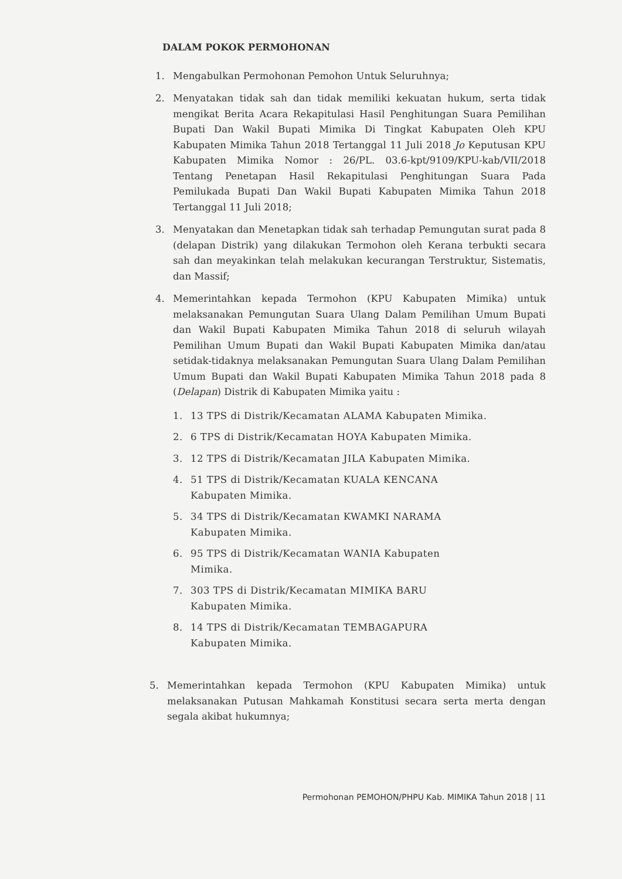DALAM POKOK PERMOHONAN
1. Mengabulkan Permohonan Pemohon Untuk Seluruhnya;
2. Menyatakan tidak sah dan tidak memiliki kekuatan hukum, serta tidak mengikat Berita Acara Rekapitulasi Hasil Penghitungan Suara Pemilihan Bupati Dan Wakil Bupati Mimika Di Tingkat Kabupaten Oleh KPU Kabupaten Mimika Tahun 2018 Tertanggal 11 Juli 2018 Jo Keputusan KPU Kabupaten Mimika Nomor : 26/PL. 03.6-kpt/9109/KPU-kab/VII/2018 Tentang Penetapan Hasil Rekapitulasi Penghitungan Suara Pada Pemilukada Bupati Dan Wakil Bupati Kabupaten Mimika Tahun 2018 Tertanggal 11 Juli 2018;
3. Menyatakan dan Menetapkan tidak sah terhadap Pemungutan surat pada 8 (delapan Distrik) yang dilakukan Termohon oleh Kerana terbukti secara sah dan meyakinkan telah melakukan kecurangan Terstruktur, Sistematis, dan Massif;
4. Memerintahkan kepada Termohon (KPU Kabupaten Mimika) untuk melaksanakan Pemungutan Suara Ulang Dalam Pemilihan Umum Bupati dan Wakil Bupati Kabupaten Mimika Tahun 2018 di seluruh wilayah Pemilihan Umum Bupati dan Wakil Bupati Kabupaten Mimika dan/atau setidak-tidaknya melaksanakan Pemungutan Suara Ulang Dalam Pemilihan Umum Bupati dan Wakil Bupati Kabupaten Mimika Tahun 2018 pada 8 (Delapan) Distrik di Kabupaten Mimika yaitu :
1. 13 TPS di Distrik/Kecamatan ALAMA Kabupaten Mimika.
2. 6 TPS di Distrik/Kecamatan HOYA Kabupaten Mimika.
3. 12 TPS di Distrik/Kecamatan JILA Kabupaten Mimika.
4. 51 TPS di Distrik/Kecamatan KUALA KENCANA
Kabupaten Mimika.
5. 34 TPS di Distrik/Kecamatan KWAMKI NARAMA
Kabupaten Mimika.
6. 95 TPS di Distrik/Kecamatan WANIA Kabupaten
Mimika.
7. 303 TPS di Distrik/Kecamatan MIMIKA BARU
Kabupaten Mimika.
8. 14 TPS di Distrik/Kecamatan TEMBAGAPURA
Kabupaten Mimika.
5. Memerintahkan kepada Termohon (KPU Kabupaten Mimika) untuk melaksanakan Putusan Mahkamah Konstitusi secara serta merta dengan segala akibat hukumnya;
Permohonan PEMOHON/PHPU Kab. MIMIKA Tahun 2018 | 11